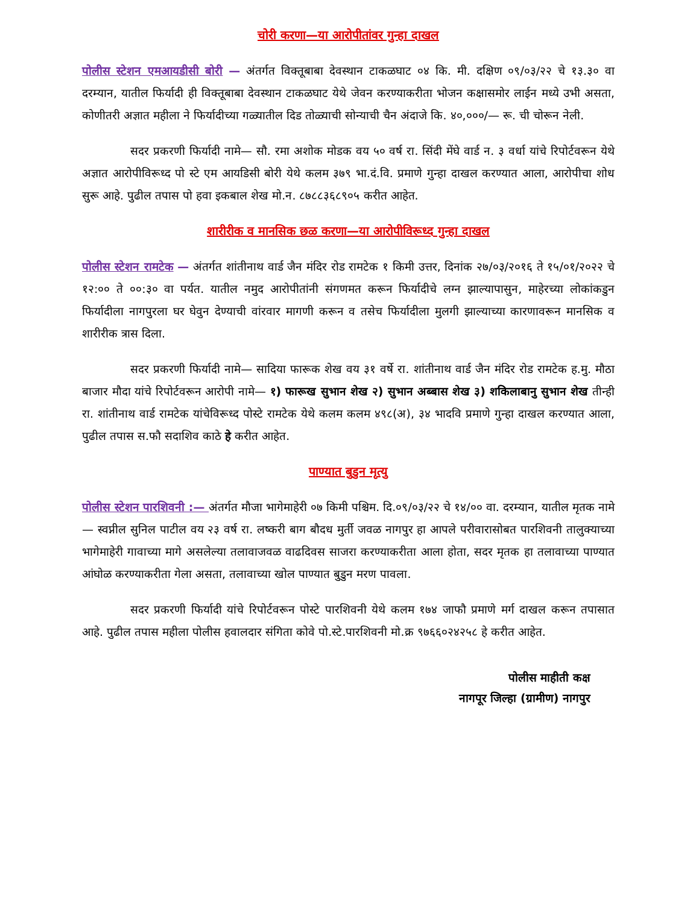चोरी करणा—या आरोपीतांवर गुन्हा दाखल
पोलीस स्टेशन एमआयडीसी बोरी — अंतर्गत विक्तूबाबा देवस्थान टाकळघाट ०४ कि. मी. दक्षिण ०९/०३/२२ चे १३.३० वा दरम्यान, यातील फिर्यादी ही विक्तूबाबा देवस्थान टाकळघाट येथे जेवन करण्याकरीता भोजन कक्षासमोर लाईन मध्ये उभी असता, कोणीतरी अज्ञात महीला ने फिर्यादीच्या गळ्यातील दिड तोळ्याची सोन्याची चैन अंदाजे कि. ४०,०००/— रू. ची चोरून नेली.
सदर प्रकरणी फिर्यादी नामे— सौ. रमा अशोक मोडक वय ५० वर्ष रा. सिंदी मेंघे वार्ड न. ३ वर्धा यांचे रिपोर्टवरून येथे अज्ञात आरोपीविरूध्द पो स्टे एम आयडिसी बोरी येथे कलम ३७९ भा.दं.वि. प्रमाणे गुन्हा दाखल करण्यात आला, आरोपीचा शोध सुरू आहे. पुढील तपास पो हवा इकबाल शेख मो.न. ८७८८३६८९०५ करीत आहेत.
शारीरीक व मानसिक छळ करणा—या आरोपीविरूध्द गुन्हा दाखल
पोलीस स्टेशन रामटेक — अंतर्गत शांतीनाथ वार्ड जैन मंदिर रोड रामटेक १ किमी उत्तर, दिनांक २७/०३/२०१६ ते १५/०१/२०२२ चे १२:०० ते ००:३० वा पर्यत. यातील नमुद आरोपीतांनी संगणमत करून फिर्यादीचे लग्न झाल्यापासुन, माहेरच्या लोकांकडुन फिर्यादीला नागपुरला घर घेवुन देण्याची वांरवार मागणी करून व तसेच फिर्यादीला मुलगी झाल्याच्या कारणावरून मानसिक व शारीरीक त्रास दिला.
सदर प्रकरणी फिर्यादी नामे— सादिया फारूक शेख वय ३१ वर्षे रा. शांतीनाथ वार्ड जैन मंदिर रोड रामटेक ह.मु. मौठा बाजार मौदा यांचे रिपोर्टवरून आरोपी नामे— १) फारूख सुभान शेख २) सुभान अब्बास शेख ३) शकिलाबानु सुभान शेख तीन्ही रा. शांतीनाथ वार्ड रामटेक यांचेविरूध्द पोस्टे रामटेक येथे कलम कलम ४९८(अ), ३४ भादवि प्रमाणे गुन्हा दाखल करण्यात आला, पुढील तपास स.फौ सदाशिव काठे हे करीत आहेत.
पाण्यात बुडुन मृत्यु
पोलीस स्टेशन पारशिवनी :— अंतर्गत मौजा भागेमाहेरी ०७ किमी पश्चिम. दि.०९/०३/२२ चे १४/०० वा. दरम्यान, यातील मृतक नामे— स्वप्नील सुनिल पाटील वय २३ वर्ष रा. लष्करी बाग बौदध मुर्ती जवळ नागपुर हा आपले परीवारासोबत पारशिवनी तालुक्याच्या भागेमाहेरी गावाच्या मागे असलेल्या तलावाजवळ वाढदिवस साजरा करण्याकरीता आला होता, सदर मृतक हा तलावाच्या पाण्यात आंघोळ करण्याकरीता गेला असता, तलावाच्या खोल पाण्यात बुडुन मरण पावला.
सदर प्रकरणी फिर्यादी यांचे रिपोर्टवरून पोस्टे पारशिवनी येथे कलम १७४ जाफौ प्रमाणे मर्ग दाखल करून तपासात आहे. पुढील तपास महीला पोलीस हवालदार संगिता कोवे पो.स्टे.पारशिवनी मो.क्र ९७६६०२४२५८ हे करीत आहेत.
पोलीस माहीती कक्ष
नागपूर जिल्हा (ग्रामीण) नागपुर